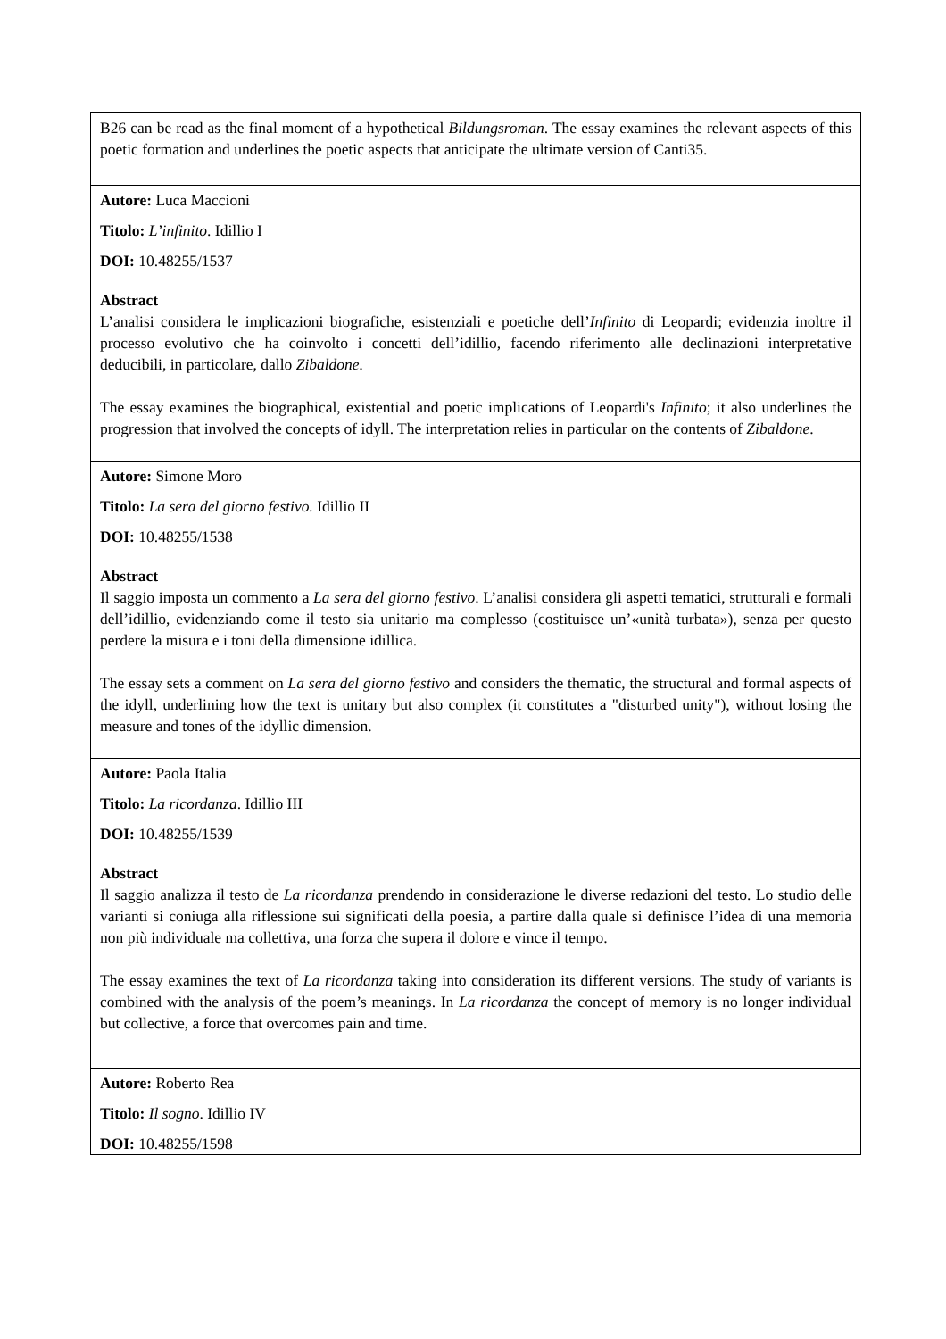| B26 can be read as the final moment of a hypothetical Bildungsroman . The essay examines the relevant aspects of this poetic formation and underlines the poetic aspects that anticipate the ultimate version of Canti35. |
| Autore: Luca Maccioni Titolo: L’infinito . Idillio I DOI: 10.48255/1537 Abstract L’analisi considera le implicazioni biografiche, esistenziali e poetiche dell’ Infinito di Leopardi; evidenzia inoltre il processo evolutivo che ha coinvolto i concetti dell’idillio, facendo riferimento alle declinazioni interpretative deducibili, in particolare, dallo Zibaldone. The essay examines the biographical, existential and poetic implications of Leopardi's Infinito ; it also underlines the progression that involved the concepts of idyll. The interpretation relies in particular on the contents of Zibaldone . |
| Autore: Simone Moro Titolo: La sera del giorno festivo. Idillio II DOI: 10.48255/1538 Abstract Il saggio imposta un commento a La sera del giorno festivo . L’analisi considera gli aspetti tematici, strutturali e formali dell’idillio, evidenziando come il testo sia unitario ma complesso (costituisce un’«unità turbata»), senza per questo perdere la misura e i toni della dimensione idillica. The essay sets a comment on La sera del giorno festivo and considers the thematic, the structural and formal aspects of the idyll, underlining how the text is unitary but also complex (it constitutes a "disturbed unity"), without losing the measure and tones of the idyllic dimension. |
| Autore: Paola Italia Titolo: La ricordanza . Idillio III DOI: 10.48255/1539 Abstract Il saggio analizza il testo de La ricordanza prendendo in considerazione le diverse redazioni del testo. Lo studio delle varianti si coniuga alla riflessione sui significati della poesia, a partire dalla quale si definisce l’idea di una memoria non più individuale ma collettiva, una forza che supera il dolore e vince il tempo. The essay examines the text of La ricordanza taking into consideration its different versions. The study of variants is combined with the analysis of the poem’s meanings. In La ricordanza the concept of memory is no longer individual but collective, a force that overcomes pain and time. |
| Autore: Roberto Rea Titolo: Il sogno . Idillio IV DOI: 10.48255/1598 |